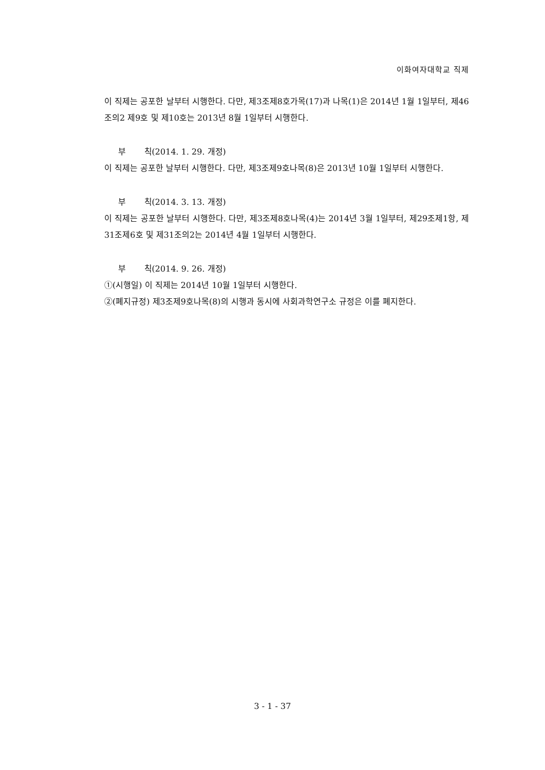이화여자대학교 직제
이 직제는 공포한 날부터 시행한다. 다만, 제3조제8호가목(17)과 나목(1)은 2014년 1월 1일부터, 제46조의2 제9호 및 제10호는 2013년 8월 1일부터 시행한다.
부 칙(2014. 1. 29. 개정)
이 직제는 공포한 날부터 시행한다. 다만, 제3조제9호나목(8)은 2013년 10월 1일부터 시행한다.
부 칙(2014. 3. 13. 개정)
이 직제는 공포한 날부터 시행한다. 다만, 제3조제8호나목(4)는 2014년 3월 1일부터, 제29조제1항, 제31조제6호 및 제31조의2는 2014년 4월 1일부터 시행한다.
부 칙(2014. 9. 26. 개정)
①(시행일) 이 직제는 2014년 10월 1일부터 시행한다.
②(폐지규정) 제3조제9호나목(8)의 시행과 동시에 사회과학연구소 규정은 이를 폐지한다.
3 - 1 - 37